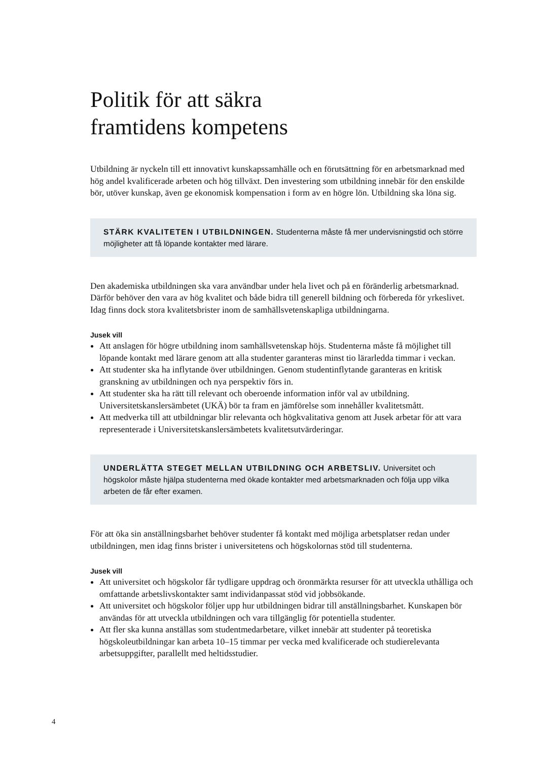Politik för att säkra
framtidens kompetens
Utbildning är nyckeln till ett innovativt kunskapssamhälle och en förutsättning för en arbets­marknad med hög andel kvalificerade arbeten och hög tillväxt. Den investering som utbildning innebär för den enskilde bör, utöver kunskap, även ge ekonomisk kompensation i form av en högre lön. Utbildning ska löna sig.
STÄRK KVALITETEN I UTBILDNINGEN. Studenterna måste få mer undervisningstid och större möjligheter att få löpande kontakter med lärare.
Den akademiska utbildningen ska vara användbar under hela livet och på en föränderlig arbets­marknad. Därför behöver den vara av hög kvalitet och både bidra till generell bildning och förbereda för yrkeslivet. Idag finns dock stora kvalitetsbrister inom de samhällsvetenskapliga utbildningarna.
Jusek vill
Att anslagen för högre utbildning inom samhällsvetenskap höjs. Studenterna måste få möjlighet till löpande kontakt med lärare genom att alla studenter garanteras minst tio lärarledda timmar i veckan.
Att studenter ska ha inflytande över utbildningen. Genom studentinflytande garanteras en kritisk granskning av utbildningen och nya perspektiv förs in.
Att studenter ska ha rätt till relevant och oberoende information inför val av utbildning. Universitetskanslersämbetet (UKÄ) bör ta fram en jämförelse som innehåller kvalitetsmått.
Att medverka till att utbildningar blir relevanta och högkvalitativa genom att Jusek arbetar för att vara representerade i Universitetskanslersämbetets kvalitetsutvärderingar.
UNDERLÄTTA STEGET MELLAN UTBILDNING OCH ARBETSLIV. Universitet och högskolor måste hjälpa studenterna med ökade kontakter med arbetsmarknaden och följa upp vilka arbeten de får efter examen.
För att öka sin anställningsbarhet behöver studenter få kontakt med möjliga arbetsplatser redan under utbildningen, men idag finns brister i universitetens och högskolornas stöd till studenterna.
Jusek vill
Att universitet och högskolor får tydligare uppdrag och öronmärkta resurser för att utveckla uthålliga och omfattande arbetslivskontakter samt individanpassat stöd vid jobbsökande.
Att universitet och högskolor följer upp hur utbildningen bidrar till anställningsbarhet. Kunskapen bör användas för att utveckla utbildningen och vara tillgänglig för potentiella studenter.
Att fler ska kunna anställas som studentmedarbetare, vilket innebär att studenter på teoretiska högskoleutbildningar kan arbeta 10–15 timmar per vecka med kvalificerade och studierelevanta arbetsuppgifter, parallellt med heltidsstudier.
4